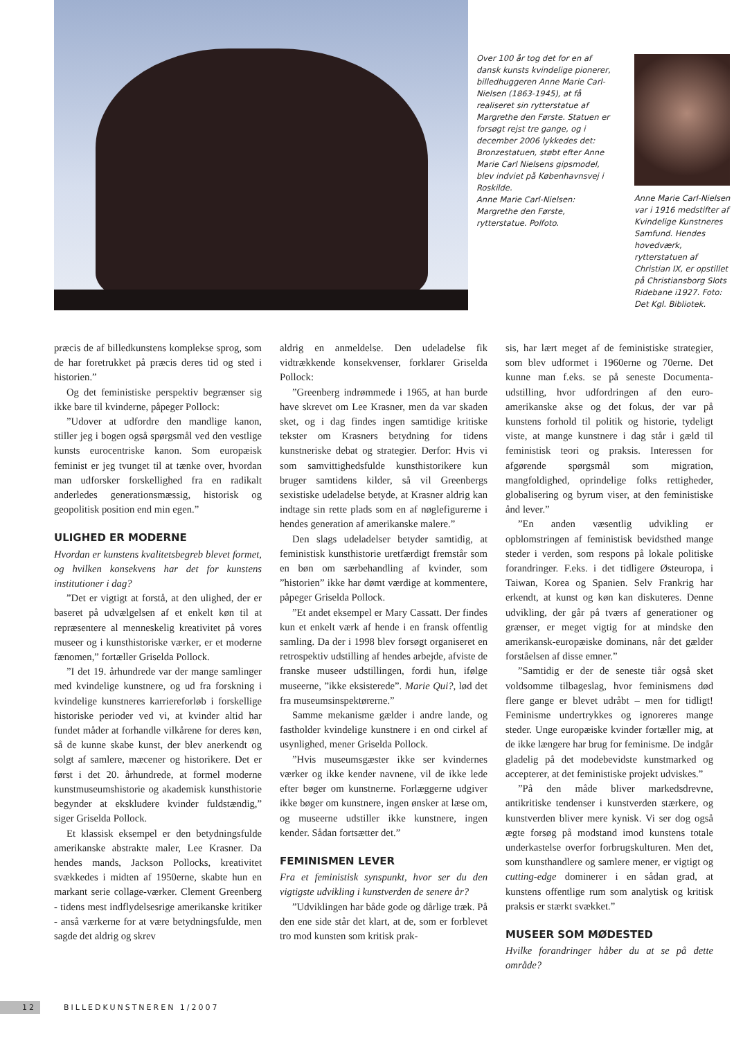Over 100 år tog det for en af dansk kunsts kvindelige pionerer, billedhuggeren Anne Marie Carl-Nielsen (1863-1945), at få realiseret sin rytterstatue af Margrethe den Første. Statuen er forsøgt rejst tre gange, og i december 2006 lykkedes det: Bronzestatuen, støbt efter Anne Marie Carl Nielsens gipsmodel, blev indviet på Københavnsvej i Roskilde.
Anne Marie Carl-Nielsen: Margrethe den Første, rytterstatue. Polfoto.
Anne Marie Carl-Nielsen var i 1916 medstifter af Kvindelige Kunstneres Samfund. Hendes hovedværk, rytterstatuen af Christian IX, er opstillet på Christiansborg Slots Ridebane i1927. Foto: Det Kgl. Bibliotek.
præcis de af billedkunstens komplekse sprog, som de har foretrukket på præcis deres tid og sted i historien.”
Og det feministiske perspektiv begrænser sig ikke bare til kvinderne, påpeger Pollock:
”Udover at udfordre den mandlige kanon, stiller jeg i bogen også spørgsmål ved den vestlige kunsts eurocentriske kanon. Som europæisk feminist er jeg tvunget til at tænke over, hvordan man udforsker forskellighed fra en radikalt anderledes generationsmæssig, historisk og geopolitisk position end min egen.”
ULIGHED ER MODERNE
Hvordan er kunstens kvalitetsbegreb blevet formet, og hvilken konsekvens har det for kunstens institutioner i dag?
”Det er vigtigt at forstå, at den ulighed, der er baseret på udvælgelsen af et enkelt køn til at repræsentere al menneskelig kreativitet på vores museer og i kunsthistoriske værker, er et moderne fænomen,” fortæller Griselda Pollock.
”I det 19. århundrede var der mange samlinger med kvindelige kunstnere, og ud fra forskning i kvindelige kunstneres karriereforløb i forskellige historiske perioder ved vi, at kvinder altid har fundet måder at forhandle vilkårene for deres køn, så de kunne skabe kunst, der blev anerkendt og solgt af samlere, mæcener og historikere. Det er først i det 20. århundrede, at formel moderne kunstmuseumshistorie og akademisk kunsthistorie begynder at ekskludere kvinder fuldstændig,” siger Griselda Pollock.
Et klassisk eksempel er den betydningsfulde amerikanske abstrakte maler, Lee Krasner. Da hendes mands, Jackson Pollocks, kreativitet svækkedes i midten af 1950erne, skabte hun en markant serie collage-værker. Clement Greenberg - tidens mest indflydelsesrige amerikanske kritiker - anså værkerne for at være betydningsfulde, men sagde det aldrig og skrev
aldrig en anmeldelse. Den udeladelse fik vidtrækkende konsekvenser, forklarer Griselda Pollock:
”Greenberg indrømmede i 1965, at han burde have skrevet om Lee Krasner, men da var skaden sket, og i dag findes ingen samtidige kritiske tekster om Krasners betydning for tidens kunstneriske debat og strategier. Derfor: Hvis vi som samvittighedsfulde kunsthistorikere kun bruger samtidens kilder, så vil Greenbergs sexistiske udeladelse betyde, at Krasner aldrig kan indtage sin rette plads som en af nøglefigurerne i hendes generation af amerikanske malere.”
Den slags udeladelser betyder samtidig, at feministisk kunsthistorie uretfærdigt fremstår som en bøn om særbehandling af kvinder, som ”historien” ikke har dømt værdige at kommentere, påpeger Griselda Pollock.
”Et andet eksempel er Mary Cassatt. Der findes kun et enkelt værk af hende i en fransk offentlig samling. Da der i 1998 blev forsøgt organiseret en retrospektiv udstilling af hendes arbejde, afviste de franske museer udstillingen, fordi hun, ifølge museerne, ”ikke eksisterede”. Marie Qui?, lød det fra museumsinspektørerne.”
Samme mekanisme gælder i andre lande, og fastholder kvindelige kunstnere i en ond cirkel af usynlighed, mener Griselda Pollock.
”Hvis museumsgæster ikke ser kvindernes værker og ikke kender navnene, vil de ikke lede efter bøger om kunstnerne. Forlæggerne udgiver ikke bøger om kunstnere, ingen ønsker at læse om, og museerne udstiller ikke kunstnere, ingen kender. Sådan fortsætter det.”
FEMINISMEN LEVER
Fra et feministisk synspunkt, hvor ser du den vigtigste udvikling i kunstverden de senere år?
”Udviklingen har både gode og dårlige træk. På den ene side står det klart, at de, som er forblevet tro mod kunsten som kritisk prak-
sis, har lært meget af de feministiske strategier, som blev udformet i 1960erne og 70erne. Det kunne man f.eks. se på seneste Documenta-udstilling, hvor udfordringen af den euro-amerikanske akse og det fokus, der var på kunstens forhold til politik og historie, tydeligt viste, at mange kunstnere i dag står i gæld til feministisk teori og praksis. Interessen for afgørende spørgsmål som migration, mangfoldighed, oprindelige folks rettigheder, globalisering og byrum viser, at den feministiske ånd lever.”
”En anden væsentlig udvikling er opblomstringen af feministisk bevidsthed mange steder i verden, som respons på lokale politiske forandringer. F.eks. i det tidligere Østeuropa, i Taiwan, Korea og Spanien. Selv Frankrig har erkendt, at kunst og køn kan diskuteres. Denne udvikling, der går på tværs af generationer og grænser, er meget vigtig for at mindske den amerikansk-europæiske dominans, når det gælder forståelsen af disse emner.”
”Samtidig er der de seneste tiår også sket voldsomme tilbageslag, hvor feminismens død flere gange er blevet udråbt – men for tidligt! Feminisme undertrykkes og ignoreres mange steder. Unge europæiske kvinder fortæller mig, at de ikke længere har brug for feminisme. De indgår gladelig på det modebevidste kunstmarked og accepterer, at det feministiske projekt udviskes.”
”På den måde bliver markedsdrevne, antikritiske tendenser i kunstverden stærkere, og kunstverden bliver mere kynisk. Vi ser dog også ægte forsøg på modstand imod kunstens totale underkastelse overfor forbrugskulturen. Men det, som kunsthandlere og samlere mener, er vigtigt og cutting-edge dominerer i en sådan grad, at kunstens offentlige rum som analytisk og kritisk praksis er stærkt svækket.”
MUSEER SOM MØDESTED
Hvilke forandringer håber du at se på dette område?
12 BILLEDKUNSTNEREN 1/2007